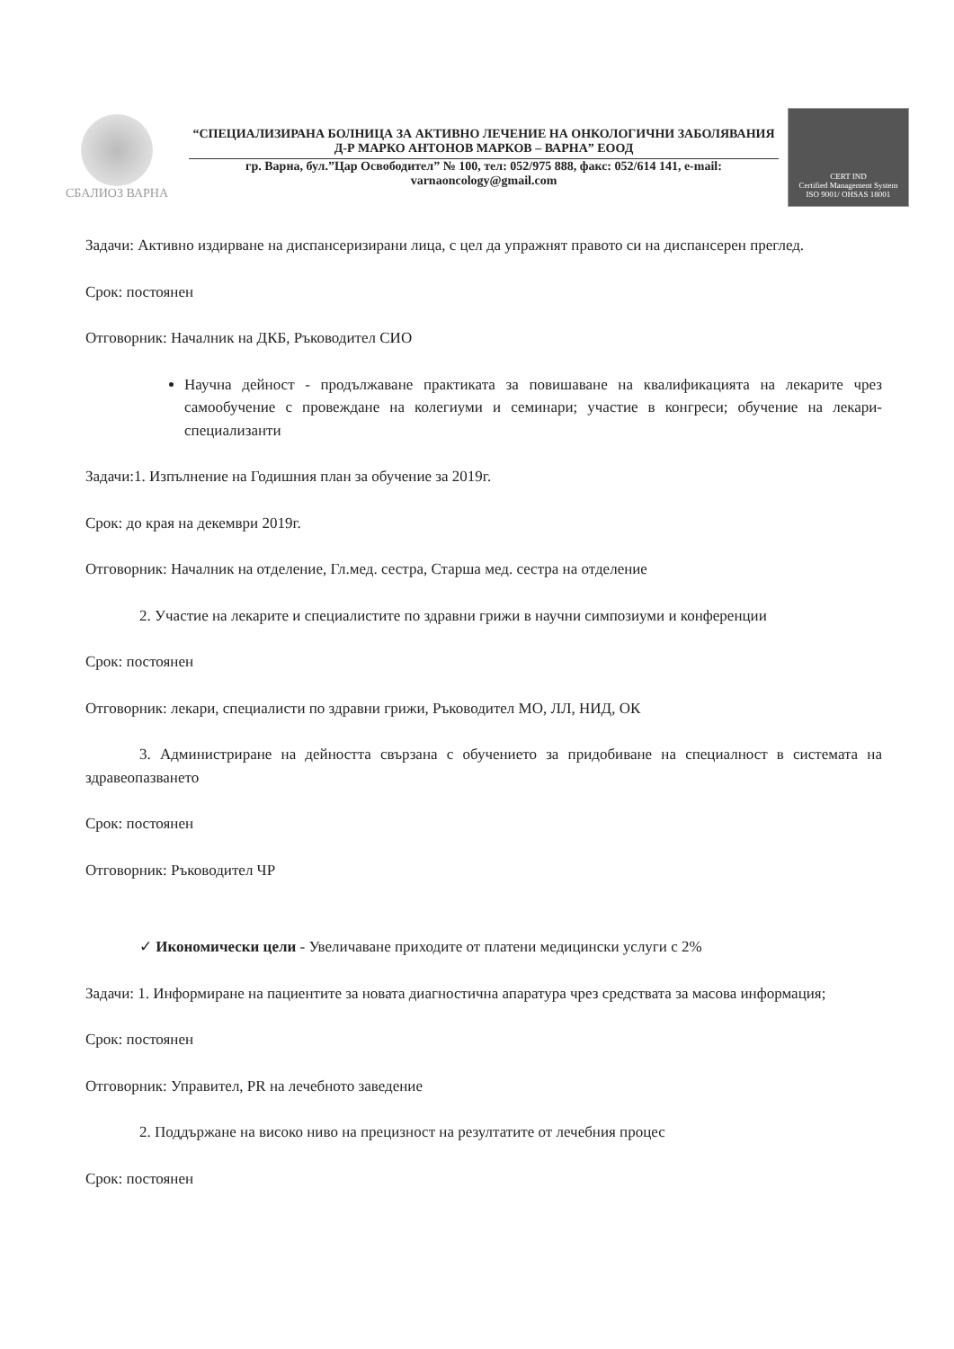СБАЛИОЗ ВАРНА
“СПЕЦИАЛИЗИРАНА БОЛНИЦА ЗА АКТИВНО ЛЕЧЕНИЕ НА ОНКОЛОГИЧНИ ЗАБОЛЯВАНИЯ Д-Р МАРКО АНТОНОВ МАРКОВ – ВАРНА” ЕООД
гр. Варна, бул.”Цар Освободител” № 100, тел: 052/975 888, факс: 052/614 141, e-mail: varnaoncology@gmail.com
CERT IND
Certified Management System
ISO 9001/ OHSAS 18001
Задачи: Активно издирване на диспансеризирани лица, с цел да упражнят правото си на диспансерен преглед.
Срок: постоянен
Отговорник: Началник на ДКБ, Ръководител СИО
Научна дейност - продължаване практиката за повишаване на квалификацията на лекарите чрез самообучение с провеждане на колегиуми и семинари; участие в конгреси; обучение на лекари-специализанти
Задачи:1. Изпълнение на Годишния план за обучение за 2019г.
Срок: до края на декември 2019г.
Отговорник: Началник на отделение, Гл.мед. сестра, Старша мед. сестра на отделение
2. Участие на лекарите и специалистите по здравни грижи в научни симпозиуми и конференции
Срок: постоянен
Отговорник: лекари, специалисти по здравни грижи, Ръководител МО, ЛЛ, НИД, ОК
3. Администриране на дейността свързана с обучението за придобиване на специалност в системата на здравеопазването
Срок: постоянен
Отговорник: Ръководител ЧР
✓ Икономически цели - Увеличаване приходите от платени медицински услуги с 2%
Задачи: 1. Информиране на пациентите за новата диагностична апаратура чрез средствата за масова информация;
Срок: постоянен
Отговорник: Управител, PR на лечебното заведение
2. Поддържане на високо ниво на прецизност на резултатите от лечебния процес
Срок: постоянен